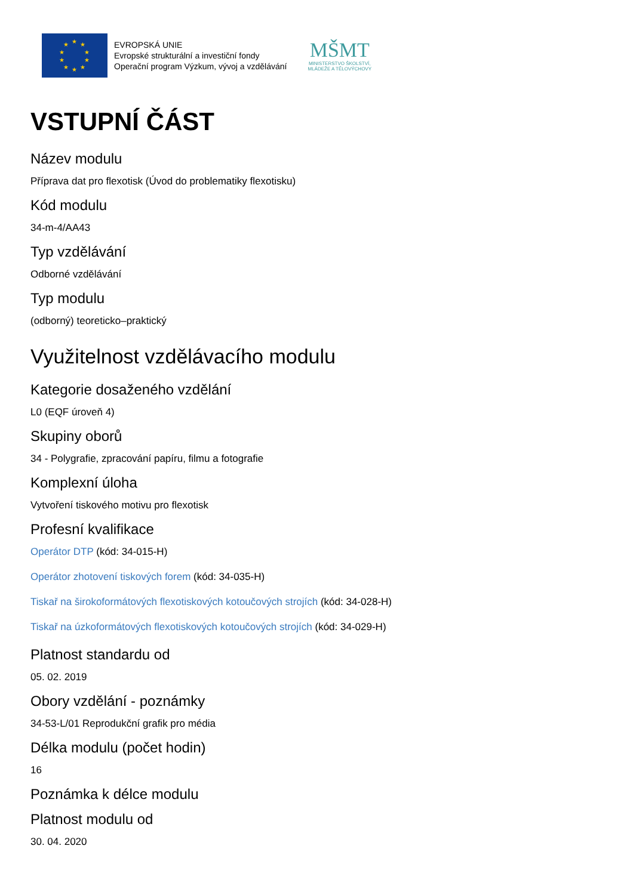★
★
★
★
★
★
★
★
★
★
EVROPSKÁ UNIE
Evropské strukturální a investiční fondy
Operační program Výzkum, vývoj a vzdělávání
MŠMT
MINISTERSTVO ŠKOLSTVÍ,
MLÁDEŽE A TĚLOVÝCHOVY
VSTUPNÍ ČÁST
Název modulu
Příprava dat pro flexotisk (Úvod do problematiky flexotisku)
Kód modulu
34-m-4/AA43
Typ vzdělávání
Odborné vzdělávání
Typ modulu
(odborný) teoreticko–praktický
Využitelnost vzdělávacího modulu
Kategorie dosaženého vzdělání
L0 (EQF úroveň 4)
Skupiny oborů
34 - Polygrafie, zpracování papíru, filmu a fotografie
Komplexní úloha
Vytvoření tiskového motivu pro flexotisk
Profesní kvalifikace
Operátor DTP (kód: 34-015-H)
Operátor zhotovení tiskových forem (kód: 34-035-H)
Tiskař na širokoformátových flexotiskových kotoučových strojích (kód: 34-028-H)
Tiskař na úzkoformátových flexotiskových kotoučových strojích (kód: 34-029-H)
Platnost standardu od
05. 02. 2019
Obory vzdělání - poznámky
34-53-L/01 Reprodukční grafik pro média
Délka modulu (počet hodin)
16
Poznámka k délce modulu
Platnost modulu od
30. 04. 2020